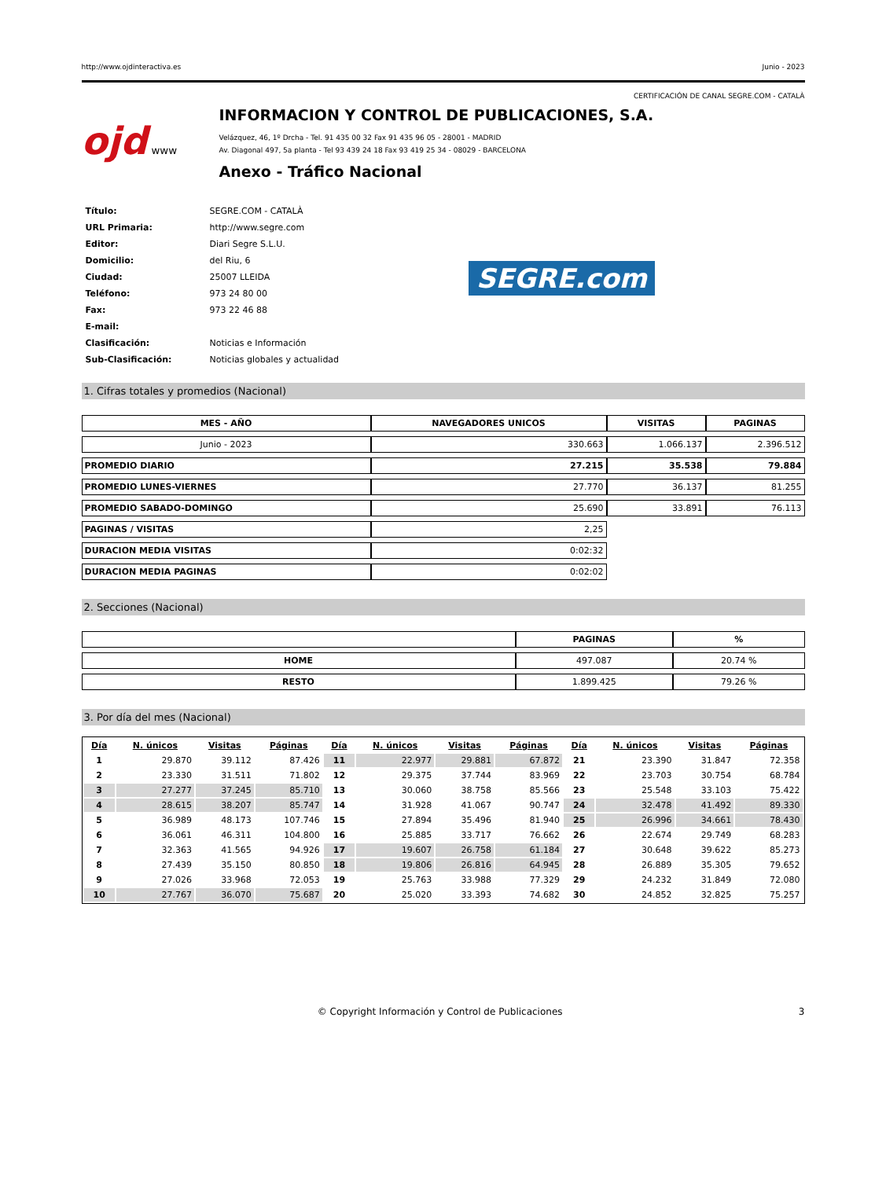http://www.ojdinteractiva.es Junio - 2023
CERTIFICACIÓN DE CANAL SEGRE.COM - CATALÀ
ojd www
INFORMACION Y CONTROL DE PUBLICACIONES, S.A.
Velázquez, 46, 1º Drcha - Tel. 91 435 00 32 Fax 91 435 96 05 - 28001 - MADRID
Av. Diagonal 497, 5a planta - Tel 93 439 24 18 Fax 93 419 25 34 - 08029 - BARCELONA
Anexo - Tráfico Nacional
| Título: | SEGRE.COM - CATALÀ |
| URL Primaria: | http://www.segre.com |
| Editor: | Diari Segre S.L.U. |
| Domicilio: | del Riu, 6 |
| Ciudad: | 25007 LLEIDA |
| Teléfono: | 973 24 80 00 |
| Fax: | 973 22 46 88 |
| E-mail: | |
| Clasificación: | Noticias e Información |
| Sub-Clasificación: | Noticias globales y actualidad |
SEGRE.com
1. Cifras totales y promedios (Nacional)
| MES - AÑO | NAVEGADORES UNICOS | VISITAS | PAGINAS |
| --- | --- | --- | --- |
| Junio - 2023 | 330.663 | 1.066.137 | 2.396.512 |
| PROMEDIO DIARIO | 27.215 | 35.538 | 79.884 |
| PROMEDIO LUNES-VIERNES | 27.770 | 36.137 | 81.255 |
| PROMEDIO SABADO-DOMINGO | 25.690 | 33.891 | 76.113 |
| PAGINAS / VISITAS | 2,25 | | |
| DURACION MEDIA VISITAS | 0:02:32 | | |
| DURACION MEDIA PAGINAS | 0:02:02 | | |
2. Secciones (Nacional)
| | PAGINAS | % |
| --- | --- | --- |
| HOME | 497.087 | 20.74 % |
| RESTO | 1.899.425 | 79.26 % |
3. Por día del mes (Nacional)
| Día | N. únicos | Visitas | Páginas | Día | N. únicos | Visitas | Páginas | Día | N. únicos | Visitas | Páginas |
| --- | --- | --- | --- | --- | --- | --- | --- | --- | --- | --- | --- |
| 1 | 29.870 | 39.112 | 87.426 | 11 | 22.977 | 29.881 | 67.872 | 21 | 23.390 | 31.847 | 72.358 |
| 2 | 23.330 | 31.511 | 71.802 | 12 | 29.375 | 37.744 | 83.969 | 22 | 23.703 | 30.754 | 68.784 |
| 3 | 27.277 | 37.245 | 85.710 | 13 | 30.060 | 38.758 | 85.566 | 23 | 25.548 | 33.103 | 75.422 |
| 4 | 28.615 | 38.207 | 85.747 | 14 | 31.928 | 41.067 | 90.747 | 24 | 32.478 | 41.492 | 89.330 |
| 5 | 36.989 | 48.173 | 107.746 | 15 | 27.894 | 35.496 | 81.940 | 25 | 26.996 | 34.661 | 78.430 |
| 6 | 36.061 | 46.311 | 104.800 | 16 | 25.885 | 33.717 | 76.662 | 26 | 22.674 | 29.749 | 68.283 |
| 7 | 32.363 | 41.565 | 94.926 | 17 | 19.607 | 26.758 | 61.184 | 27 | 30.648 | 39.622 | 85.273 |
| 8 | 27.439 | 35.150 | 80.850 | 18 | 19.806 | 26.816 | 64.945 | 28 | 26.889 | 35.305 | 79.652 |
| 9 | 27.026 | 33.968 | 72.053 | 19 | 25.763 | 33.988 | 77.329 | 29 | 24.232 | 31.849 | 72.080 |
| 10 | 27.767 | 36.070 | 75.687 | 20 | 25.020 | 33.393 | 74.682 | 30 | 24.852 | 32.825 | 75.257 |
© Copyright Información y Control de Publicaciones 3